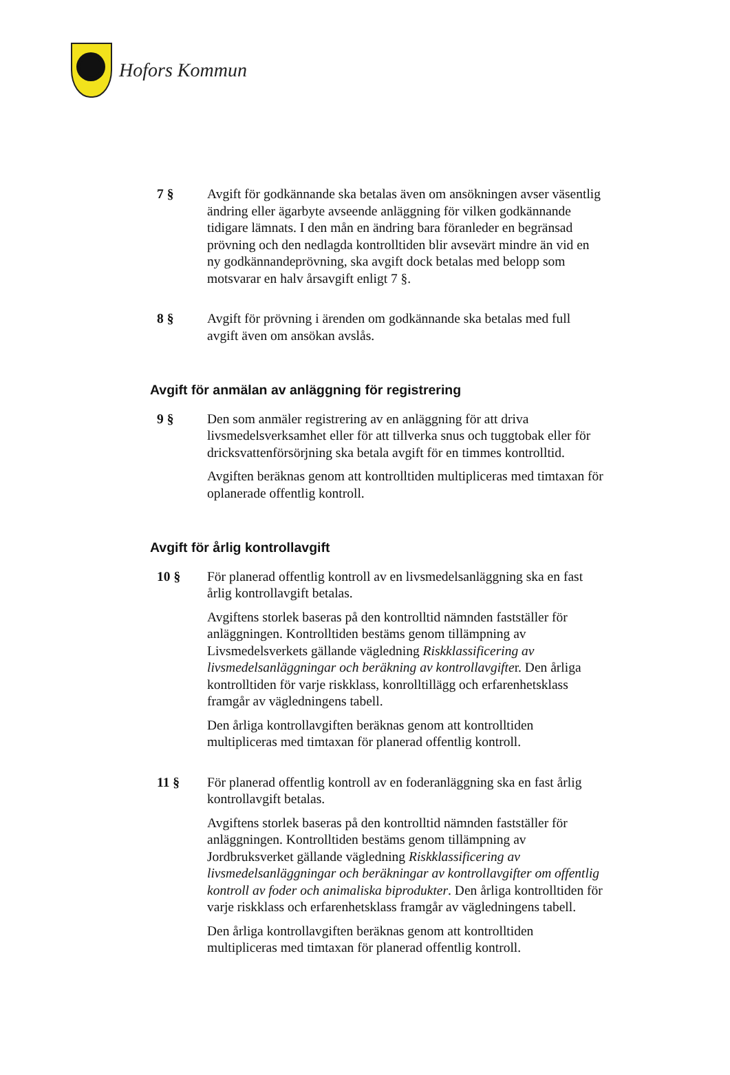Hofors Kommun
7 § Avgift för godkännande ska betalas även om ansökningen avser väsentlig ändring eller ägarbyte avseende anläggning för vilken godkännande tidigare lämnats. I den mån en ändring bara föranleder en begränsad prövning och den nedlagda kontrolltiden blir avsevärt mindre än vid en ny godkännandeprövning, ska avgift dock betalas med belopp som motsvarar en halv årsavgift enligt 7 §.
8 § Avgift för prövning i ärenden om godkännande ska betalas med full avgift även om ansökan avslås.
Avgift för anmälan av anläggning för registrering
9 § Den som anmäler registrering av en anläggning för att driva livsmedelsverksamhet eller för att tillverka snus och tuggtobak eller för dricksvattenförsörjning ska betala avgift för en timmes kontrolltid.
Avgiften beräknas genom att kontrolltiden multipliceras med timtaxan för oplanerade offentlig kontroll.
Avgift för årlig kontrollavgift
10 § För planerad offentlig kontroll av en livsmedelsanläggning ska en fast årlig kontrollavgift betalas.
Avgiftens storlek baseras på den kontrolltid nämnden fastställer för anläggningen. Kontrolltiden bestäms genom tillämpning av Livsmedelsverkets gällande vägledning Riskklassificering av livsmedelsanläggningar och beräkning av kontrollavgifter. Den årliga kontrolltiden för varje riskklass, konrolltillägg och erfarenhetsklass framgår av vägledningens tabell.
Den årliga kontrollavgiften beräknas genom att kontrolltiden multipliceras med timtaxan för planerad offentlig kontroll.
11 § För planerad offentlig kontroll av en foderanläggning ska en fast årlig kontrollavgift betalas.
Avgiftens storlek baseras på den kontrolltid nämnden fastställer för anläggningen. Kontrolltiden bestäms genom tillämpning av Jordbruksverket gällande vägledning Riskklassificering av livsmedelsanläggningar och beräkningar av kontrollavgifter om offentlig kontroll av foder och animaliska biprodukter. Den årliga kontrolltiden för varje riskklass och erfarenhetsklass framgår av vägledningens tabell.
Den årliga kontrollavgiften beräknas genom att kontrolltiden multipliceras med timtaxan för planerad offentlig kontroll.